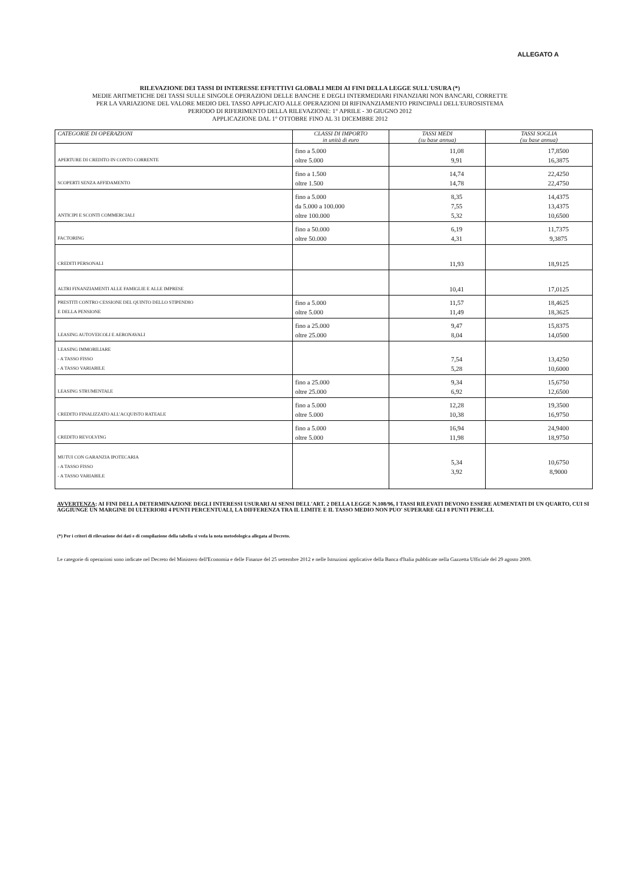ALLEGATO A
RILEVAZIONE DEI TASSI DI INTERESSE EFFETTIVI GLOBALI MEDI AI FINI DELLA LEGGE SULL'USURA (*)
MEDIE ARITMETICHE DEI TASSI SULLE SINGOLE OPERAZIONI DELLE BANCHE E DEGLI INTERMEDIARI FINANZIARI NON BANCARI, CORRETTE
PER LA VARIAZIONE DEL VALORE MEDIO DEL TASSO APPLICATO ALLE OPERAZIONI DI RIFINANZIAMENTO PRINCIPALI DELL'EUROSISTEMA
PERIODO DI RIFERIMENTO DELLA RILEVAZIONE: 1° APRILE - 30 GIUGNO 2012
APPLICAZIONE DAL 1° OTTOBRE FINO AL 31 DICEMBRE 2012
| CATEGORIE DI OPERAZIONI | CLASSI DI IMPORTO in unità di euro | TASSI MEDI (su base annua) | TASSI SOGLIA (su base annua) |
| --- | --- | --- | --- |
| APERTURE DI CREDITO IN CONTO CORRENTE | fino a 5.000 oltre 5.000 | 11,08 9,91 | 17,8500 16,3875 |
| SCOPERTI SENZA AFFIDAMENTO | fino a 1.500 oltre 1.500 | 14,74 14,78 | 22,4250 22,4750 |
| ANTICIPI E SCONTI COMMERCIALI | fino a 5.000 da 5.000 a 100.000 oltre 100.000 | 8,35 7,55 5,32 | 14,4375 13,4375 10,6500 |
| FACTORING | fino a 50.000 oltre 50.000 | 6,19 4,31 | 11,7375 9,3875 |
| CREDITI PERSONALI | | 11,93 | 18,9125 |
| ALTRI FINANZIAMENTI ALLE FAMIGLIE E ALLE IMPRESE | | 10,41 | 17,0125 |
| PRESTITI CONTRO CESSIONE DEL QUINTO DELLO STIPENDIO E DELLA PENSIONE | fino a 5.000 oltre 5.000 | 11,57 11,49 | 18,4625 18,3625 |
| LEASING AUTOVEICOLI E AERONAVALI | fino a 25.000 oltre 25.000 | 9,47 8,04 | 15,8375 14,0500 |
| LEASING IMMOBILIARE - A TASSO FISSO - A TASSO VARIABILE | | 7,54 5,28 | 13,4250 10,6000 |
| LEASING STRUMENTALE | fino a 25.000 oltre 25.000 | 9,34 6,92 | 15,6750 12,6500 |
| CREDITO FINALIZZATO ALL'ACQUISTO RATEALE | fino a 5.000 oltre 5.000 | 12,28 10,38 | 19,3500 16,9750 |
| CREDITO REVOLVING | fino a 5.000 oltre 5.000 | 16,94 11,98 | 24,9400 18,9750 |
| MUTUI CON GARANZIA IPOTECARIA - A TASSO FISSO - A TASSO VARIABILE | | 5,34 3,92 | 10,6750 8,9000 |
AVVERTENZA: AI FINI DELLA DETERMINAZIONE DEGLI INTERESSI USURARI AI SENSI DELL'ART. 2 DELLA LEGGE N.108/96, I TASSI RILEVATI DEVONO ESSERE AUMENTATI DI UN QUARTO, CUI SI AGGIUNGE UN MARGINE DI ULTERIORI 4 PUNTI PERCENTUALI, LA DIFFERENZA TRA IL LIMITE E IL TASSO MEDIO NON PUO' SUPERARE GLI 8 PUNTI PERC.LI.
(*) Per i criteri di rilevazione dei dati e di compilazione della tabella si veda la nota metodologica allegata al Decreto.
Le categorie di operazioni sono indicate nel Decreto del Ministero dell'Economia e delle Finanze del 25 settembre 2012 e nelle Istruzioni applicative della Banca d'Italia pubblicate nella Gazzetta Ufficiale del 29 agosto 2009.